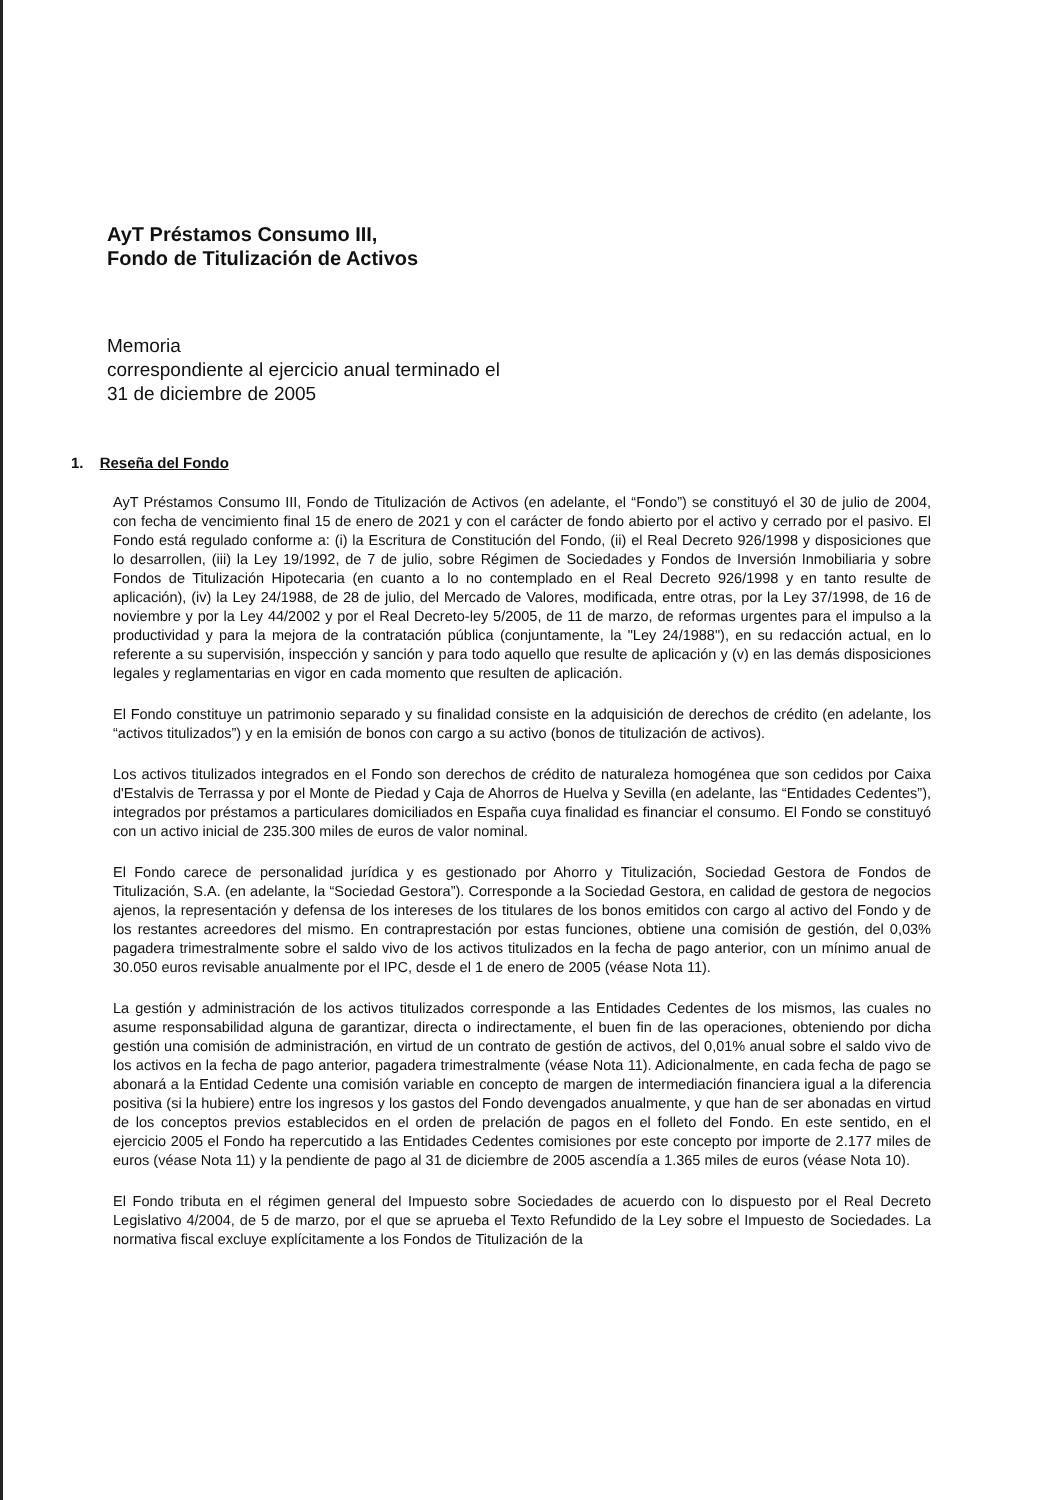AyT Préstamos Consumo III,
Fondo de Titulización de Activos
Memoria
correspondiente al ejercicio anual terminado el
31 de diciembre de 2005
1. Reseña del Fondo
AyT Préstamos Consumo III, Fondo de Titulización de Activos (en adelante, el “Fondo”) se constituyó el 30 de julio de 2004, con fecha de vencimiento final 15 de enero de 2021 y con el carácter de fondo abierto por el activo y cerrado por el pasivo. El Fondo está regulado conforme a: (i) la Escritura de Constitución del Fondo, (ii) el Real Decreto 926/1998 y disposiciones que lo desarrollen, (iii) la Ley 19/1992, de 7 de julio, sobre Régimen de Sociedades y Fondos de Inversión Inmobiliaria y sobre Fondos de Titulización Hipotecaria (en cuanto a lo no contemplado en el Real Decreto 926/1998 y en tanto resulte de aplicación), (iv) la Ley 24/1988, de 28 de julio, del Mercado de Valores, modificada, entre otras, por la Ley 37/1998, de 16 de noviembre y por la Ley 44/2002 y por el Real Decreto-ley 5/2005, de 11 de marzo, de reformas urgentes para el impulso a la productividad y para la mejora de la contratación pública (conjuntamente, la "Ley 24/1988"), en su redacción actual, en lo referente a su supervisión, inspección y sanción y para todo aquello que resulte de aplicación y (v) en las demás disposiciones legales y reglamentarias en vigor en cada momento que resulten de aplicación.
El Fondo constituye un patrimonio separado y su finalidad consiste en la adquisición de derechos de crédito (en adelante, los “activos titulizados”) y en la emisión de bonos con cargo a su activo (bonos de titulización de activos).
Los activos titulizados integrados en el Fondo son derechos de crédito de naturaleza homogénea que son cedidos por Caixa d'Estalvis de Terrassa y por el Monte de Piedad y Caja de Ahorros de Huelva y Sevilla (en adelante, las “Entidades Cedentes”), integrados por préstamos a particulares domiciliados en España cuya finalidad es financiar el consumo. El Fondo se constituyó con un activo inicial de 235.300 miles de euros de valor nominal.
El Fondo carece de personalidad jurídica y es gestionado por Ahorro y Titulización, Sociedad Gestora de Fondos de Titulización, S.A. (en adelante, la “Sociedad Gestora”). Corresponde a la Sociedad Gestora, en calidad de gestora de negocios ajenos, la representación y defensa de los intereses de los titulares de los bonos emitidos con cargo al activo del Fondo y de los restantes acreedores del mismo. En contraprestación por estas funciones, obtiene una comisión de gestión, del 0,03% pagadera trimestralmente sobre el saldo vivo de los activos titulizados en la fecha de pago anterior, con un mínimo anual de 30.050 euros revisable anualmente por el IPC, desde el 1 de enero de 2005 (véase Nota 11).
La gestión y administración de los activos titulizados corresponde a las Entidades Cedentes de los mismos, las cuales no asume responsabilidad alguna de garantizar, directa o indirectamente, el buen fin de las operaciones, obteniendo por dicha gestión una comisión de administración, en virtud de un contrato de gestión de activos, del 0,01% anual sobre el saldo vivo de los activos en la fecha de pago anterior, pagadera trimestralmente (véase Nota 11). Adicionalmente, en cada fecha de pago se abonará a la Entidad Cedente una comisión variable en concepto de margen de intermediación financiera igual a la diferencia positiva (si la hubiere) entre los ingresos y los gastos del Fondo devengados anualmente, y que han de ser abonadas en virtud de los conceptos previos establecidos en el orden de prelación de pagos en el folleto del Fondo. En este sentido, en el ejercicio 2005 el Fondo ha repercutido a las Entidades Cedentes comisiones por este concepto por importe de 2.177 miles de euros (véase Nota 11) y la pendiente de pago al 31 de diciembre de 2005 ascendía a 1.365 miles de euros (véase Nota 10).
El Fondo tributa en el régimen general del Impuesto sobre Sociedades de acuerdo con lo dispuesto por el Real Decreto Legislativo 4/2004, de 5 de marzo, por el que se aprueba el Texto Refundido de la Ley sobre el Impuesto de Sociedades. La normativa fiscal excluye explícitamente a los Fondos de Titulización de la